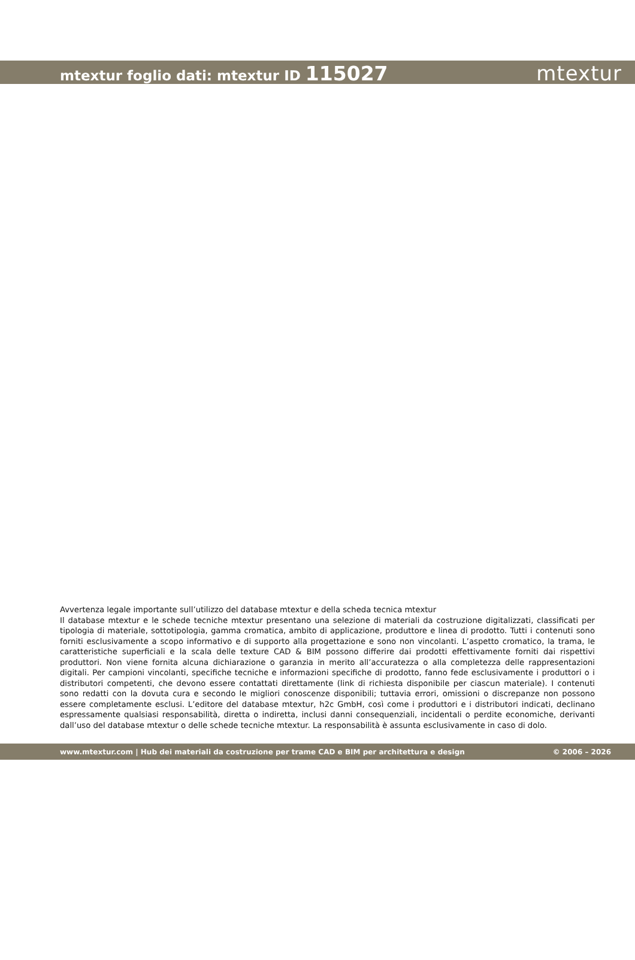mtextur foglio dati: mtextur ID 115027
mtextur
Avvertenza legale importante sull’utilizzo del database mtextur e della scheda tecnica mtextur
Il database mtextur e le schede tecniche mtextur presentano una selezione di materiali da costruzione digitalizzati, classificati per tipologia di materiale, sottotipologia, gamma cromatica, ambito di applicazione, produttore e linea di prodotto. Tutti i contenuti sono forniti esclusivamente a scopo informativo e di supporto alla progettazione e sono non vincolanti. L’aspetto cromatico, la trama, le caratteristiche superficiali e la scala delle texture CAD & BIM possono differire dai prodotti effettivamente forniti dai rispettivi produttori. Non viene fornita alcuna dichiarazione o garanzia in merito all’accuratezza o alla completezza delle rappresentazioni digitali. Per campioni vincolanti, specifiche tecniche e informazioni specifiche di prodotto, fanno fede esclusivamente i produttori o i distributori competenti, che devono essere contattati direttamente (link di richiesta disponibile per ciascun materiale). I contenuti sono redatti con la dovuta cura e secondo le migliori conoscenze disponibili; tuttavia errori, omissioni o discrepanze non possono essere completamente esclusi. L’editore del database mtextur, h2c GmbH, così come i produttori e i distributori indicati, declinano espressamente qualsiasi responsabilità, diretta o indiretta, inclusi danni consequenziali, incidentali o perdite economiche, derivanti dall’uso del database mtextur o delle schede tecniche mtextur. La responsabilità è assunta esclusivamente in caso di dolo.
www.mtextur.com | Hub dei materiali da costruzione per trame CAD e BIM per architettura e design © 2006 – 2026